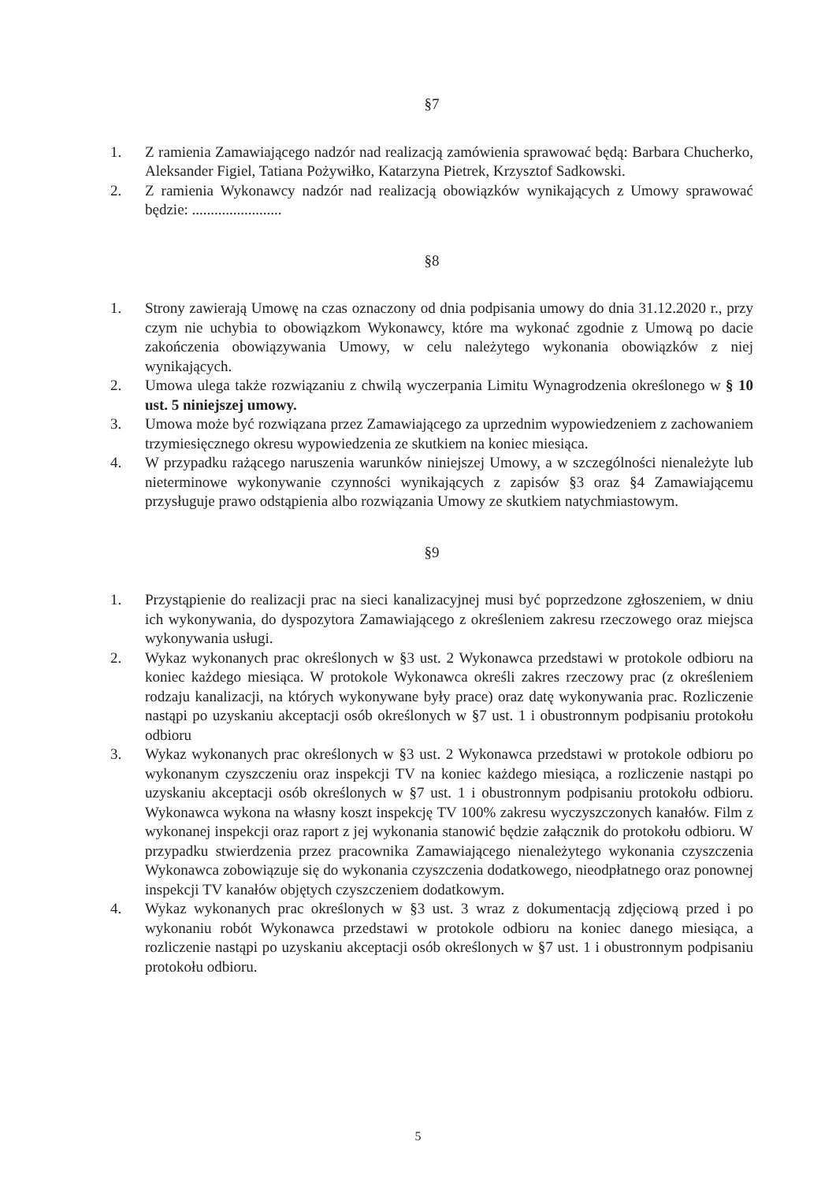§7
1. Z ramienia Zamawiającego nadzór nad realizacją zamówienia sprawować będą: Barbara Chucherko, Aleksander Figiel, Tatiana Pożywiłko, Katarzyna Pietrek, Krzysztof Sadkowski.
2. Z ramienia Wykonawcy nadzór nad realizacją obowiązków wynikających z Umowy sprawować będzie: ........................
§8
1. Strony zawierają Umowę na czas oznaczony od dnia podpisania umowy do dnia 31.12.2020 r., przy czym nie uchybia to obowiązkom Wykonawcy, które ma wykonać zgodnie z Umową po dacie zakończenia obowiązywania Umowy, w celu należytego wykonania obowiązków z niej wynikających.
2. Umowa ulega także rozwiązaniu z chwilą wyczerpania Limitu Wynagrodzenia określonego w § 10 ust. 5 niniejszej umowy.
3. Umowa może być rozwiązana przez Zamawiającego za uprzednim wypowiedzeniem z zachowaniem trzymiesięcznego okresu wypowiedzenia ze skutkiem na koniec miesiąca.
4. W przypadku rażącego naruszenia warunków niniejszej Umowy, a w szczególności nienależyte lub nieterminowe wykonywanie czynności wynikających z zapisów §3 oraz §4 Zamawiającemu przysługuje prawo odstąpienia albo rozwiązania Umowy ze skutkiem natychmiastowym.
§9
1. Przystąpienie do realizacji prac na sieci kanalizacyjnej musi być poprzedzone zgłoszeniem, w dniu ich wykonywania, do dyspozytora Zamawiającego z określeniem zakresu rzeczowego oraz miejsca wykonywania usługi.
2. Wykaz wykonanych prac określonych w §3 ust. 2 Wykonawca przedstawi w protokole odbioru na koniec każdego miesiąca. W protokole Wykonawca określi zakres rzeczowy prac (z określeniem rodzaju kanalizacji, na których wykonywane były prace) oraz datę wykonywania prac. Rozliczenie nastąpi po uzyskaniu akceptacji osób określonych w §7 ust. 1 i obustronnym podpisaniu protokołu odbioru
3. Wykaz wykonanych prac określonych w §3 ust. 2 Wykonawca przedstawi w protokole odbioru po wykonanym czyszczeniu oraz inspekcji TV na koniec każdego miesiąca, a rozliczenie nastąpi po uzyskaniu akceptacji osób określonych w §7 ust. 1 i obustronnym podpisaniu protokołu odbioru. Wykonawca wykona na własny koszt inspekcję TV 100% zakresu wyczyszczonych kanałów. Film z wykonanej inspekcji oraz raport z jej wykonania stanowić będzie załącznik do protokołu odbioru. W przypadku stwierdzenia przez pracownika Zamawiającego nienależytego wykonania czyszczenia Wykonawca zobowiązuje się do wykonania czyszczenia dodatkowego, nieodpłatnego oraz ponownej inspekcji TV kanałów objętych czyszczeniem dodatkowym.
4. Wykaz wykonanych prac określonych w §3 ust. 3 wraz z dokumentacją zdjęciową przed i po wykonaniu robót Wykonawca przedstawi w protokole odbioru na koniec danego miesiąca, a rozliczenie nastąpi po uzyskaniu akceptacji osób określonych w §7 ust. 1 i obustronnym podpisaniu protokołu odbioru.
5